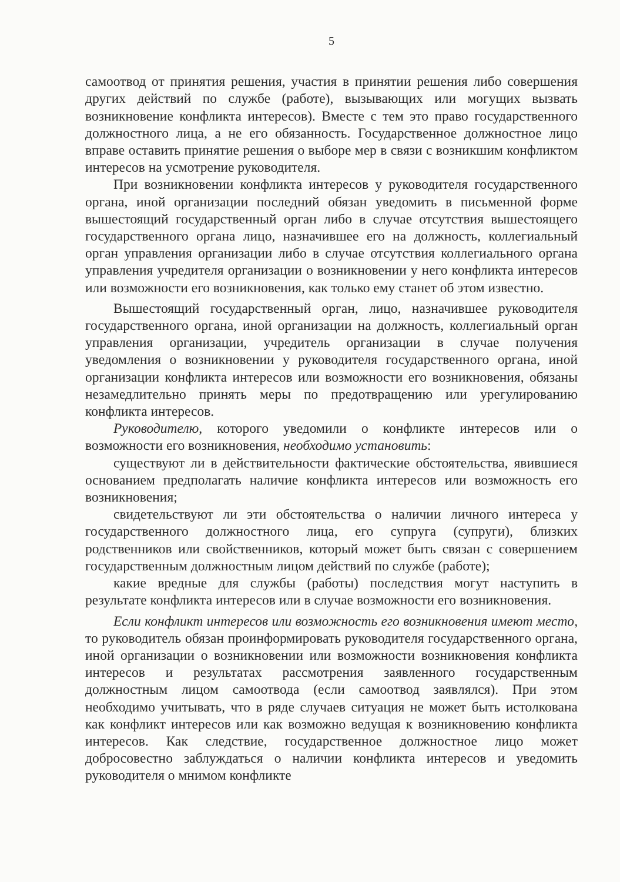5
самоотвод от принятия решения, участия в принятии решения либо совершения других действий по службе (работе), вызывающих или могущих вызвать возникновение конфликта интересов). Вместе с тем это право государственного должностного лица, а не его обязанность. Государственное должностное лицо вправе оставить принятие решения о выборе мер в связи с возникшим конфликтом интересов на усмотрение руководителя.
При возникновении конфликта интересов у руководителя государственного органа, иной организации последний обязан уведомить в письменной форме вышестоящий государственный орган либо в случае отсутствия вышестоящего государственного органа лицо, назначившее его на должность, коллегиальный орган управления организации либо в случае отсутствия коллегиального органа управления учредителя организации о возникновении у него конфликта интересов или возможности его возникновения, как только ему станет об этом известно.
Вышестоящий государственный орган, лицо, назначившее руководителя государственного органа, иной организации на должность, коллегиальный орган управления организации, учредитель организации в случае получения уведомления о возникновении у руководителя государственного органа, иной организации конфликта интересов или возможности его возникновения, обязаны незамедлительно принять меры по предотвращению или урегулированию конфликта интересов.
Руководителю, которого уведомили о конфликте интересов или о возможности его возникновения, необходимо установить:
существуют ли в действительности фактические обстоятельства, явившиеся основанием предполагать наличие конфликта интересов или возможность его возникновения;
свидетельствуют ли эти обстоятельства о наличии личного интереса у государственного должностного лица, его супруга (супруги), близких родственников или свойственников, который может быть связан с совершением государственным должностным лицом действий по службе (работе);
какие вредные для службы (работы) последствия могут наступить в результате конфликта интересов или в случае возможности его возникновения.
Если конфликт интересов или возможность его возникновения имеют место, то руководитель обязан проинформировать руководителя государственного органа, иной организации о возникновении или возможности возникновения конфликта интересов и результатах рассмотрения заявленного государственным должностным лицом самоотвода (если самоотвод заявлялся). При этом необходимо учитывать, что в ряде случаев ситуация не может быть истолкована как конфликт интересов или как возможно ведущая к возникновению конфликта интересов. Как следствие, государственное должностное лицо может добросовестно заблуждаться о наличии конфликта интересов и уведомить руководителя о мнимом конфликте